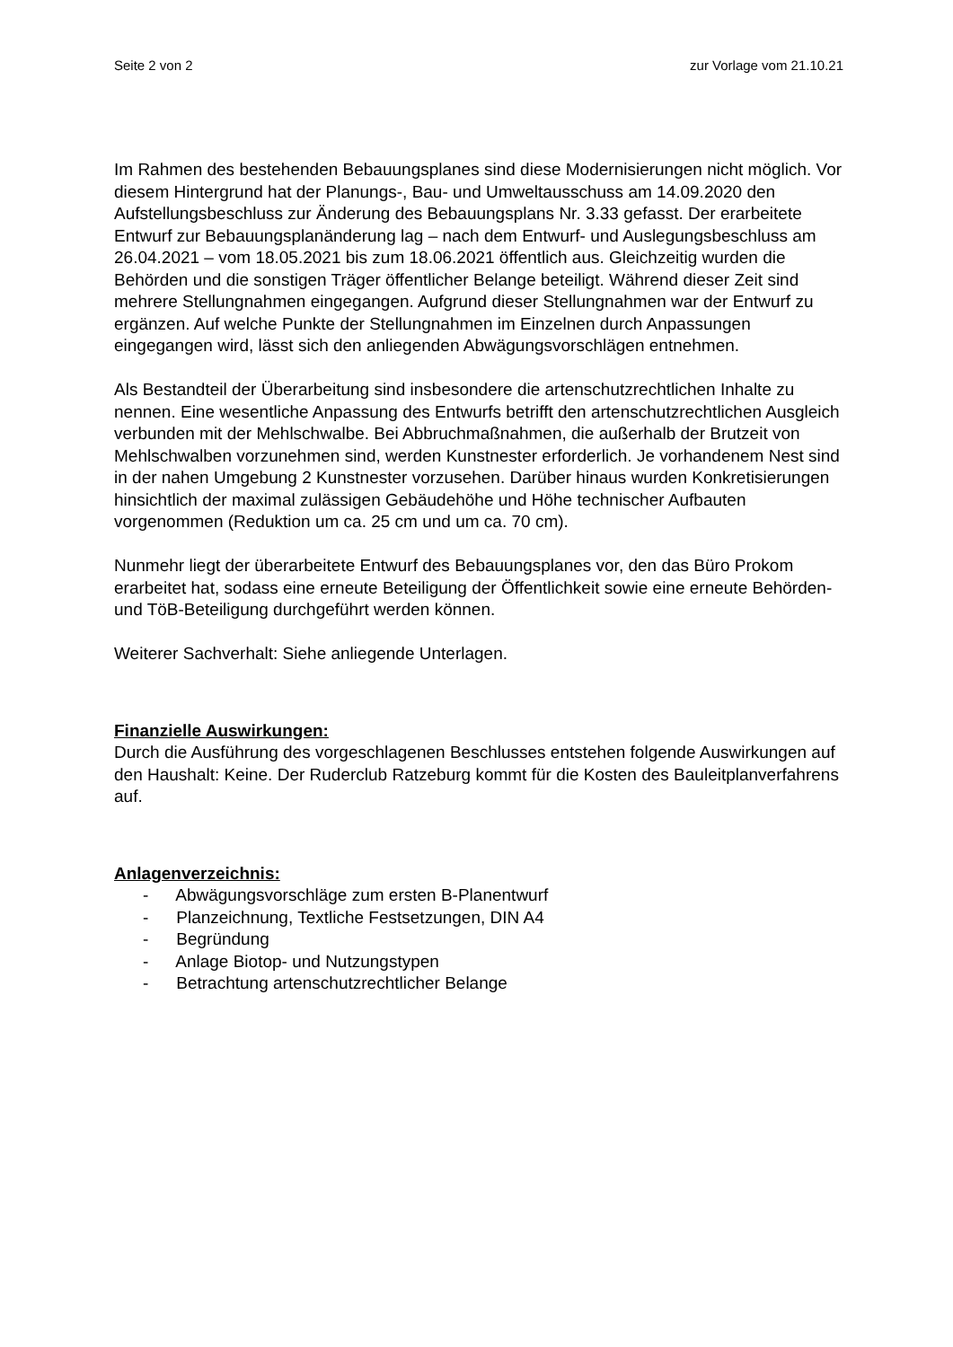Seite 2 von 2 zur Vorlage vom 21.10.21
Im Rahmen des bestehenden Bebauungsplanes sind diese Modernisierungen nicht möglich. Vor diesem Hintergrund hat der Planungs-, Bau- und Umweltausschuss am 14.09.2020 den Aufstellungsbeschluss zur Änderung des Bebauungsplans Nr. 3.33 gefasst. Der erarbeitete Entwurf zur Bebauungsplanänderung lag – nach dem Entwurf- und Auslegungsbeschluss am 26.04.2021 – vom 18.05.2021 bis zum 18.06.2021 öffentlich aus. Gleichzeitig wurden die Behörden und die sonstigen Träger öffentlicher Belange beteiligt. Während dieser Zeit sind mehrere Stellungnahmen eingegangen. Aufgrund dieser Stellungnahmen war der Entwurf zu ergänzen. Auf welche Punkte der Stellungnahmen im Einzelnen durch Anpassungen eingegangen wird, lässt sich den anliegenden Abwägungsvorschlägen entnehmen.
Als Bestandteil der Überarbeitung sind insbesondere die artenschutzrechtlichen Inhalte zu nennen. Eine wesentliche Anpassung des Entwurfs betrifft den artenschutzrechtlichen Ausgleich verbunden mit der Mehlschwalbe. Bei Abbruchmaßnahmen, die außerhalb der Brutzeit von Mehlschwalben vorzunehmen sind, werden Kunstnester erforderlich. Je vorhandenem Nest sind in der nahen Umgebung 2 Kunstnester vorzusehen. Darüber hinaus wurden Konkretisierungen hinsichtlich der maximal zulässigen Gebäudehöhe und Höhe technischer Aufbauten vorgenommen (Reduktion um ca. 25 cm und um ca. 70 cm).
Nunmehr liegt der überarbeitete Entwurf des Bebauungsplanes vor, den das Büro Prokom erarbeitet hat, sodass eine erneute Beteiligung der Öffentlichkeit sowie eine erneute Behörden- und TöB-Beteiligung durchgeführt werden können.
Weiterer Sachverhalt: Siehe anliegende Unterlagen.
Finanzielle Auswirkungen:
Durch die Ausführung des vorgeschlagenen Beschlusses entstehen folgende Auswirkungen auf den Haushalt: Keine. Der Ruderclub Ratzeburg kommt für die Kosten des Bauleitplanverfahrens auf.
Anlagenverzeichnis:
- Abwägungsvorschläge zum ersten B-Planentwurf
- Planzeichnung, Textliche Festsetzungen, DIN A4
- Begründung
- Anlage Biotop- und Nutzungstypen
- Betrachtung artenschutzrechtlicher Belange